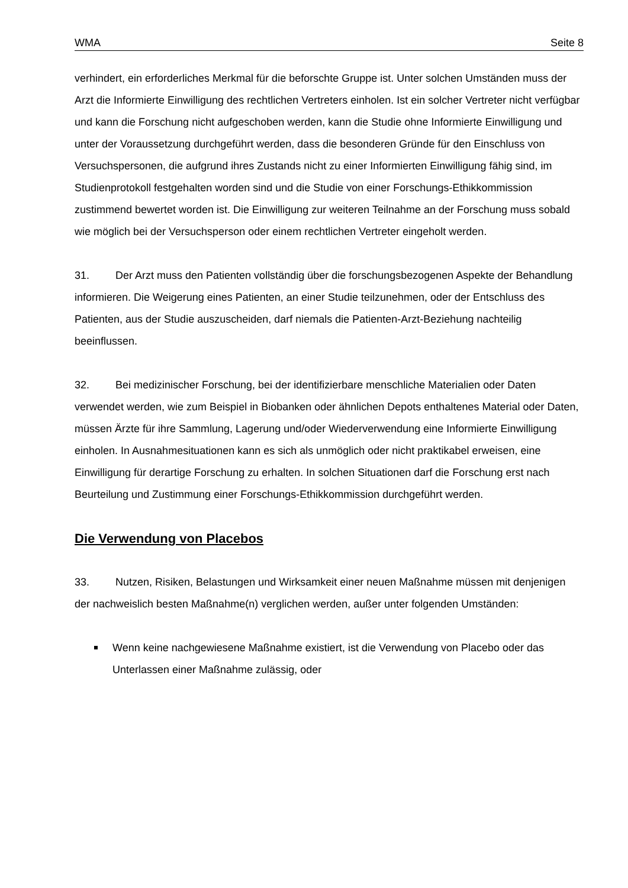WMA Seite 8
verhindert, ein erforderliches Merkmal für die beforschte Gruppe ist. Unter solchen Umständen muss der Arzt die Informierte Einwilligung des rechtlichen Vertreters einholen. Ist ein solcher Vertreter nicht verfügbar und kann die Forschung nicht aufgeschoben werden, kann die Studie ohne Informierte Einwilligung und unter der Voraussetzung durchgeführt werden, dass die besonderen Gründe für den Einschluss von Versuchspersonen, die aufgrund ihres Zustands nicht zu einer Informierten Einwilligung fähig sind, im Studienprotokoll festgehalten worden sind und die Studie von einer Forschungs-Ethikkommission zustimmend bewertet worden ist. Die Einwilligung zur weiteren Teilnahme an der Forschung muss sobald wie möglich bei der Versuchsperson oder einem rechtlichen Vertreter eingeholt werden.
31. Der Arzt muss den Patienten vollständig über die forschungsbezogenen Aspekte der Behandlung informieren. Die Weigerung eines Patienten, an einer Studie teilzunehmen, oder der Entschluss des Patienten, aus der Studie auszuscheiden, darf niemals die Patienten-Arzt-Beziehung nachteilig beeinflussen.
32. Bei medizinischer Forschung, bei der identifizierbare menschliche Materialien oder Daten verwendet werden, wie zum Beispiel in Biobanken oder ähnlichen Depots enthaltenes Material oder Daten, müssen Ärzte für ihre Sammlung, Lagerung und/oder Wiederverwendung eine Informierte Einwilligung einholen. In Ausnahmesituationen kann es sich als unmöglich oder nicht praktikabel erweisen, eine Einwilligung für derartige Forschung zu erhalten. In solchen Situationen darf die Forschung erst nach Beurteilung und Zustimmung einer Forschungs-Ethikkommission durchgeführt werden.
Die Verwendung von Placebos
33. Nutzen, Risiken, Belastungen und Wirksamkeit einer neuen Maßnahme müssen mit denjenigen der nachweislich besten Maßnahme(n) verglichen werden, außer unter folgenden Umständen:
Wenn keine nachgewiesene Maßnahme existiert, ist die Verwendung von Placebo oder das Unterlassen einer Maßnahme zulässig, oder